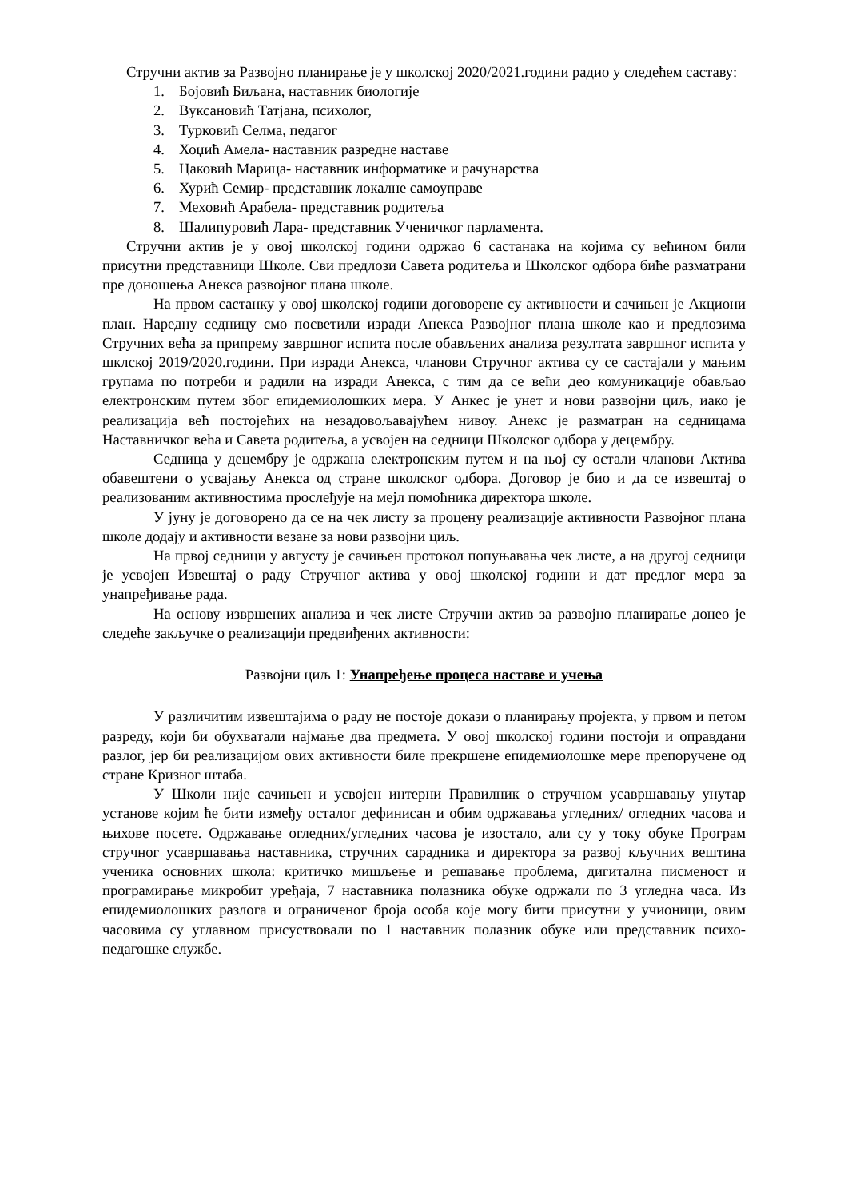Стручни актив за Развојно планирање је у школској 2020/2021.години радио у следећем саставу:
1. Бојовић Биљана, наставник биологије
2. Вуксановић Татјана, психолог,
3. Турковић Селма, педагог
4. Хоџић Амела- наставник разредне наставе
5. Цаковић Марица- наставник информатике и рачунарства
6. Хурић Семир- представник локалне самоуправе
7. Меховић Арабела- представник родитеља
8. Шалипуровић Лара- представник Ученичког парламента.
Стручни актив је у овој школској години одржао 6 састанака на којима су већином били присутни представници Школе. Сви предлози Савета родитеља и Школског одбора биће разматрани пре доношења Анекса развојног плана школе.
На првом састанку у овој школској години договорене су активности и сачињен је Акциони план. Наредну седницу смо посветили изради Анекса Развојног плана школе као и предлозима Стручних већа за припрему завршног испита после обављених анализа резултата завршног испита у шклској 2019/2020.години. При изради Анекса, чланови Стручног актива су се састајали у мањим групама по потреби и радили на изради Анекса, с тим да се већи део комуникације обављао електронским путем због епидемиолошких мера. У Анкес је унет и нови развојни циљ, иако је реализација већ постојећих на незадовољавајућем нивоу. Анекс је разматран на седницама Наставничког већа и Савета родитеља, а усвојен на седници Школског одбора у децембру.
Седница у децембру је одржана електронским путем и на њој су остали чланови Актива обавештени о усвајању Анекса од стране школског одбора. Договор је био и да се извештај о реализованим активностима прослеђује на мејл помоћника директора школе.
У јуну је договорено да се на чек листу за процену реализације активности Развојног плана школе додају и активности везане за нови развојни циљ.
На првој седници у августу је сачињен протокол попуњавања чек листе, а на другој седници је усвојен Извештај о раду Стручног актива у овој школској години и дат предлог мера за унапређивање рада.
На основу извршених анализа и чек листе Стручни актив за развојно планирање донео је следеће закључке о реализацији предвиђених активности:
Развојни циљ 1: Унапређење процеса наставе и учења
У различитим извештајима о раду не постоје докази о планирању пројекта, у првом и петом разреду, који би обухватали најмање два предмета. У овој школској години постоји и оправдани разлог, јер би реализацијом ових активности биле прекршене епидемиолошке мере препоручене од стране Кризног штаба.
У Школи није сачињен и усвојен интерни Правилник о стручном усавршавању унутар установе којим ће бити између осталог дефинисан и обим одржавања угледних/ огледних часова и њихове посете. Одржавање огледних/угледних часова је изостало, али су у току обуке Програм стручног усавршавања наставника, стручних сарадника и директора за развој кључних вештина ученика основних школа: критичко мишљење и решавање проблема, дигитална писменост и програмирање микробит уређаја, 7 наставника полазника обуке одржали по 3 угледна часа. Из епидемиолошких разлога и ограниченог броја особа које могу бити присутни у учионици, овим часовима су углавном присуствовали по 1 наставник полазник обуке или представник психо-педагошке службе.